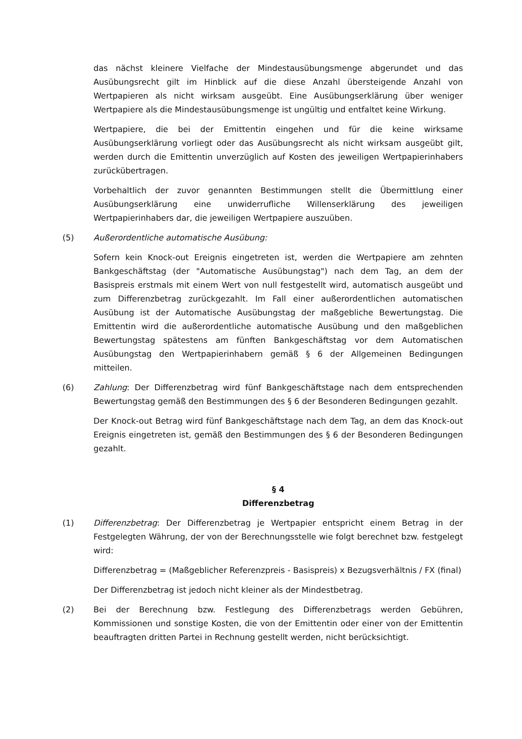das nächst kleinere Vielfache der Mindestausübungsmenge abgerundet und das Ausübungsrecht gilt im Hinblick auf die diese Anzahl übersteigende Anzahl von Wertpapieren als nicht wirksam ausgeübt. Eine Ausübungserklärung über weniger Wertpapiere als die Mindestausübungsmenge ist ungültig und entfaltet keine Wirkung.
Wertpapiere, die bei der Emittentin eingehen und für die keine wirksame Ausübungserklärung vorliegt oder das Ausübungsrecht als nicht wirksam ausgeübt gilt, werden durch die Emittentin unverzüglich auf Kosten des jeweiligen Wertpapierinhabers zurückübertragen.
Vorbehaltlich der zuvor genannten Bestimmungen stellt die Übermittlung einer Ausübungserklärung eine unwiderrufliche Willenserklärung des jeweiligen Wertpapierinhabers dar, die jeweiligen Wertpapiere auszuüben.
(5) Außerordentliche automatische Ausübung:
Sofern kein Knock-out Ereignis eingetreten ist, werden die Wertpapiere am zehnten Bankgeschäftstag (der "Automatische Ausübungstag") nach dem Tag, an dem der Basispreis erstmals mit einem Wert von null festgestellt wird, automatisch ausgeübt und zum Differenzbetrag zurückgezahlt. Im Fall einer außerordentlichen automatischen Ausübung ist der Automatische Ausübungstag der maßgebliche Bewertungstag. Die Emittentin wird die außerordentliche automatische Ausübung und den maßgeblichen Bewertungstag spätestens am fünften Bankgeschäftstag vor dem Automatischen Ausübungstag den Wertpapierinhabern gemäß § 6 der Allgemeinen Bedingungen mitteilen.
(6) Zahlung: Der Differenzbetrag wird fünf Bankgeschäftstage nach dem entsprechenden Bewertungstag gemäß den Bestimmungen des § 6 der Besonderen Bedingungen gezahlt.
Der Knock-out Betrag wird fünf Bankgeschäftstage nach dem Tag, an dem das Knock-out Ereignis eingetreten ist, gemäß den Bestimmungen des § 6 der Besonderen Bedingungen gezahlt.
§ 4
Differenzbetrag
(1) Differenzbetrag: Der Differenzbetrag je Wertpapier entspricht einem Betrag in der Festgelegten Währung, der von der Berechnungsstelle wie folgt berechnet bzw. festgelegt wird:
Differenzbetrag = (Maßgeblicher Referenzpreis - Basispreis) x Bezugsverhältnis / FX (final)
Der Differenzbetrag ist jedoch nicht kleiner als der Mindestbetrag.
(2) Bei der Berechnung bzw. Festlegung des Differenzbetrags werden Gebühren, Kommissionen und sonstige Kosten, die von der Emittentin oder einer von der Emittentin beauftragten dritten Partei in Rechnung gestellt werden, nicht berücksichtigt.